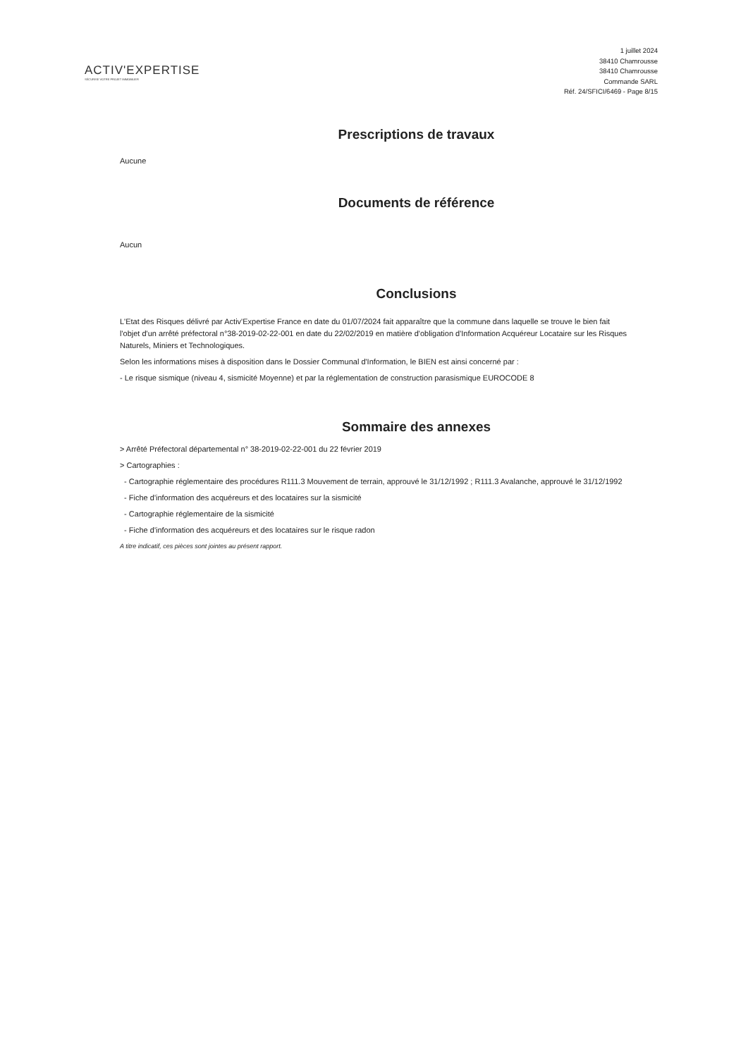ACTIV'EXPERTISE
SÉCURISE VOTRE PROJET IMMOBILIER
1 juillet 2024
38410 Chamrousse
38410 Chamrousse
Commande SARL
Réf. 24/SFICI/6469 - Page 8/15
Prescriptions de travaux
Aucune
Documents de référence
Aucun
Conclusions
L'Etat des Risques délivré par Activ'Expertise France en date du 01/07/2024 fait apparaître que la commune dans laquelle se trouve le bien fait l'objet d'un arrêté préfectoral n°38-2019-02-22-001 en date du 22/02/2019 en matière d'obligation d'Information Acquéreur Locataire sur les Risques Naturels, Miniers et Technologiques.
Selon les informations mises à disposition dans le Dossier Communal d'Information, le BIEN est ainsi concerné par :
- Le risque sismique (niveau 4, sismicité Moyenne) et par la réglementation de construction parasismique EUROCODE 8
Sommaire des annexes
> Arrêté Préfectoral départemental n° 38-2019-02-22-001 du 22 février 2019
> Cartographies :
- Cartographie réglementaire des procédures R111.3 Mouvement de terrain, approuvé le 31/12/1992 ; R111.3 Avalanche, approuvé le 31/12/1992
- Fiche d'information des acquéreurs et des locataires sur la sismicité
- Cartographie réglementaire de la sismicité
- Fiche d'information des acquéreurs et des locataires sur le risque radon
A titre indicatif, ces pièces sont jointes au présent rapport.